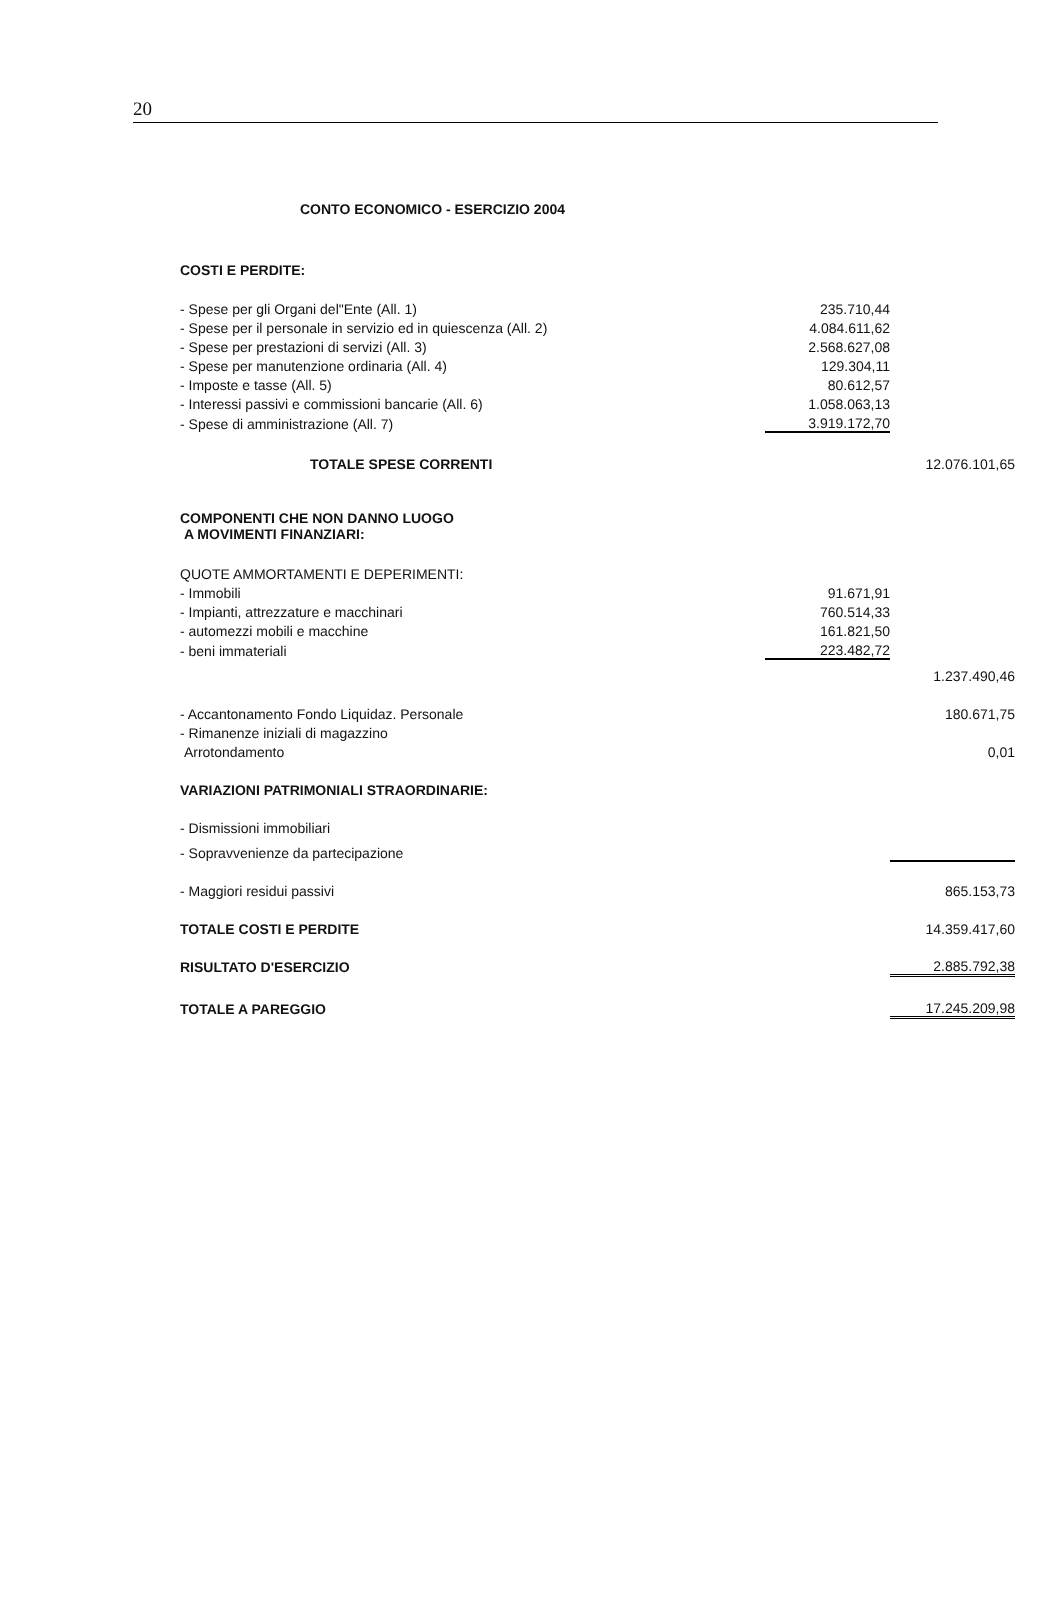20
CONTO ECONOMICO - ESERCIZIO 2004
| COSTI E PERDITE: | | |
| - Spese per gli Organi del"Ente (All. 1) | 235.710,44 | |
| - Spese per il personale in servizio ed in quiescenza (All. 2) | 4.084.611,62 | |
| - Spese per prestazioni di servizi (All. 3) | 2.568.627,08 | |
| - Spese per manutenzione ordinaria (All. 4) | 129.304,11 | |
| - Imposte e tasse (All. 5) | 80.612,57 | |
| - Interessi passivi e commissioni bancarie (All. 6) | 1.058.063,13 | |
| - Spese di amministrazione (All. 7) | 3.919.172,70 | |
| TOTALE SPESE CORRENTI | | 12.076.101,65 |
| COMPONENTI CHE NON DANNO LUOGO A MOVIMENTI FINANZIARI: | | |
| QUOTE AMMORTAMENTI E DEPERIMENTI: | | |
| - Immobili | 91.671,91 | |
| - Impianti, attrezzature e macchinari | 760.514,33 | |
| - automezzi mobili e macchine | 161.821,50 | |
| - beni immateriali | 223.482,72 | |
| | | 1.237.490,46 |
| - Accantonamento Fondo Liquidaz. Personale | | 180.671,75 |
| - Rimanenze iniziali di magazzino | | |
| Arrotondamento | | 0,01 |
| VARIAZIONI PATRIMONIALI STRAORDINARIE: | | |
| - Dismissioni immobiliari | | |
| - Sopravvenienze da partecipazione | | |
| - Maggiori residui passivi | | 865.153,73 |
| TOTALE COSTI E PERDITE | | 14.359.417,60 |
| RISULTATO D'ESERCIZIO | | 2.885.792,38 |
| TOTALE A PAREGGIO | | 17.245.209,98 |